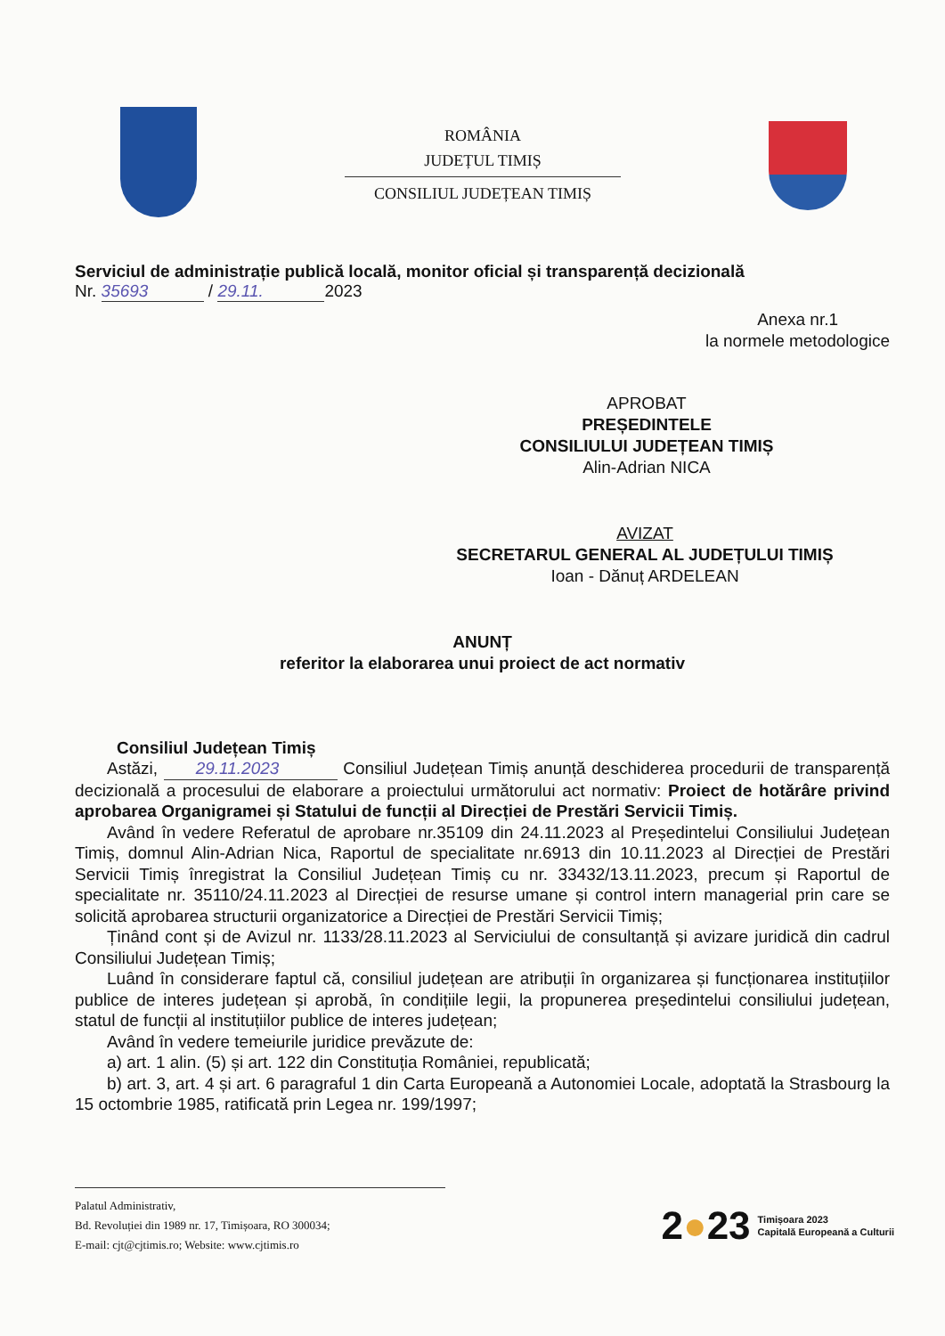ROMÂNIA
JUDEȚUL TIMIȘ
CONSILIUL JUDEȚEAN TIMIȘ
Serviciul de administrație publică locală, monitor oficial și transparență decizională
Nr. 35693 / 29.11. 2023
Anexa nr.1
la normele metodologice
APROBAT
PREȘEDINTELE
CONSILIULUI JUDEȚEAN TIMIȘ
Alin-Adrian NICA
AVIZAT
SECRETARUL GENERAL AL JUDEȚULUI TIMIȘ
Ioan - Dănuț ARDELEAN
ANUNȚ
referitor la elaborarea unui proiect de act normativ
Consiliul Județean Timiș
Astăzi, 29.11.2023 Consiliul Județean Timiș anunță deschiderea procedurii de transparență decizională a procesului de elaborare a proiectului următorului act normativ: Proiect de hotărâre privind aprobarea Organigramei și Statului de funcții al Direcției de Prestări Servicii Timiș.
Având în vedere Referatul de aprobare nr.35109 din 24.11.2023 al Președintelui Consiliului Județean Timiș, domnul Alin-Adrian Nica, Raportul de specialitate nr.6913 din 10.11.2023 al Direcției de Prestări Servicii Timiș înregistrat la Consiliul Județean Timiș cu nr. 33432/13.11.2023, precum și Raportul de specialitate nr. 35110/24.11.2023 al Direcției de resurse umane și control intern managerial prin care se solicită aprobarea structurii organizatorice a Direcției de Prestări Servicii Timiș;
Ținând cont și de Avizul nr. 1133/28.11.2023 al Serviciului de consultanță și avizare juridică din cadrul Consiliului Județean Timiș;
Luând în considerare faptul că, consiliul județean are atribuții în organizarea și funcționarea instituțiilor publice de interes județean și aprobă, în condițiile legii, la propunerea președintelui consiliului județean, statul de funcții al instituțiilor publice de interes județean;
Având în vedere temeiurile juridice prevăzute de:
a) art. 1 alin. (5) și art. 122 din Constituția României, republicată;
b) art. 3, art. 4 și art. 6 paragraful 1 din Carta Europeană a Autonomiei Locale, adoptată la Strasbourg la 15 octombrie 1985, ratificată prin Legea nr. 199/1997;
Palatul Administrativ,
Bd. Revoluției din 1989 nr. 17, Timișoara, RO 300034;
E-mail: cjt@cjtimis.ro; Website: www.cjtimis.ro
2●23 Timișoara 2023
Capitală Europeană a Culturii